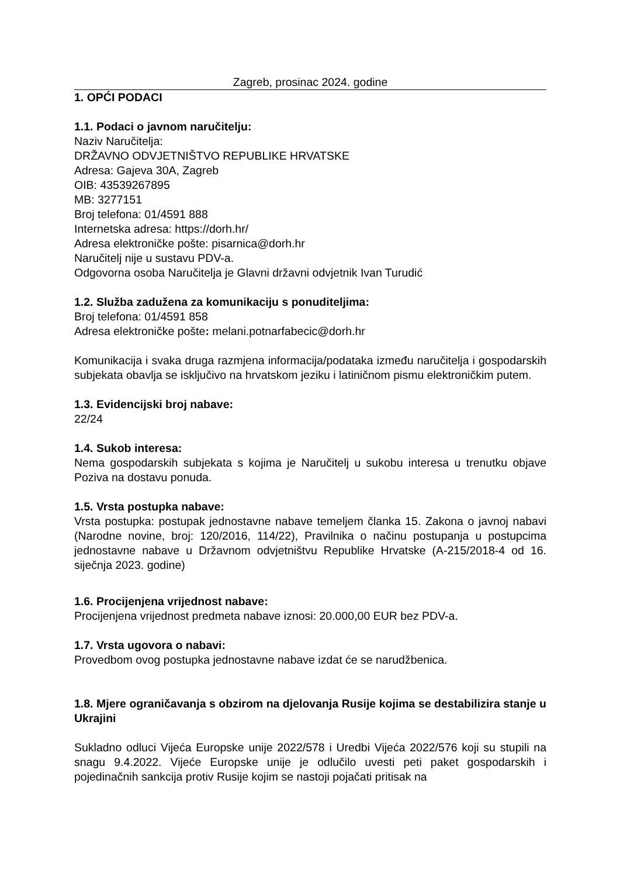Zagreb, prosinac 2024. godine
1. OPĆI PODACI
1.1. Podaci o javnom naručitelju:
Naziv Naručitelja:
DRŽAVNO ODVJETNIŠTVO REPUBLIKE HRVATSKE
Adresa: Gajeva 30A, Zagreb
OIB: 43539267895
MB: 3277151
Broj telefona: 01/4591 888
Internetska adresa: https://dorh.hr/
Adresa elektroničke pošte: pisarnica@dorh.hr
Naručitelj nije u sustavu PDV-a.
Odgovorna osoba Naručitelja je Glavni državni odvjetnik Ivan Turudić
1.2. Služba zadužena za komunikaciju s ponuditeljima:
Broj telefona: 01/4591 858
Adresa elektroničke pošte: melani.potnarfabecic@dorh.hr
Komunikacija i svaka druga razmjena informacija/podataka između naručitelja i gospodarskih subjekata obavlja se isključivo na hrvatskom jeziku i latiničnom pismu elektroničkim putem.
1.3. Evidencijski broj nabave:
22/24
1.4. Sukob interesa:
Nema gospodarskih subjekata s kojima je Naručitelj u sukobu interesa u trenutku objave Poziva na dostavu ponuda.
1.5. Vrsta postupka nabave:
Vrsta postupka: postupak jednostavne nabave temeljem članka 15. Zakona o javnoj nabavi (Narodne novine, broj: 120/2016, 114/22), Pravilnika o načinu postupanja u postupcima jednostavne nabave u Državnom odvjetništvu Republike Hrvatske (A-215/2018-4 od 16. siječnja 2023. godine)
1.6. Procijenjena vrijednost nabave:
Procijenjena vrijednost predmeta nabave iznosi: 20.000,00 EUR bez PDV-a.
1.7. Vrsta ugovora o nabavi:
Provedbom ovog postupka jednostavne nabave izdat će se narudžbenica.
1.8. Mjere ograničavanja s obzirom na djelovanja Rusije kojima se destabilizira stanje u Ukrajini
Sukladno odluci Vijeća Europske unije 2022/578 i Uredbi Vijeća 2022/576 koji su stupili na snagu 9.4.2022. Vijeće Europske unije je odlučilo uvesti peti paket gospodarskih i pojedinačnih sankcija protiv Rusije kojim se nastoji pojačati pritisak na